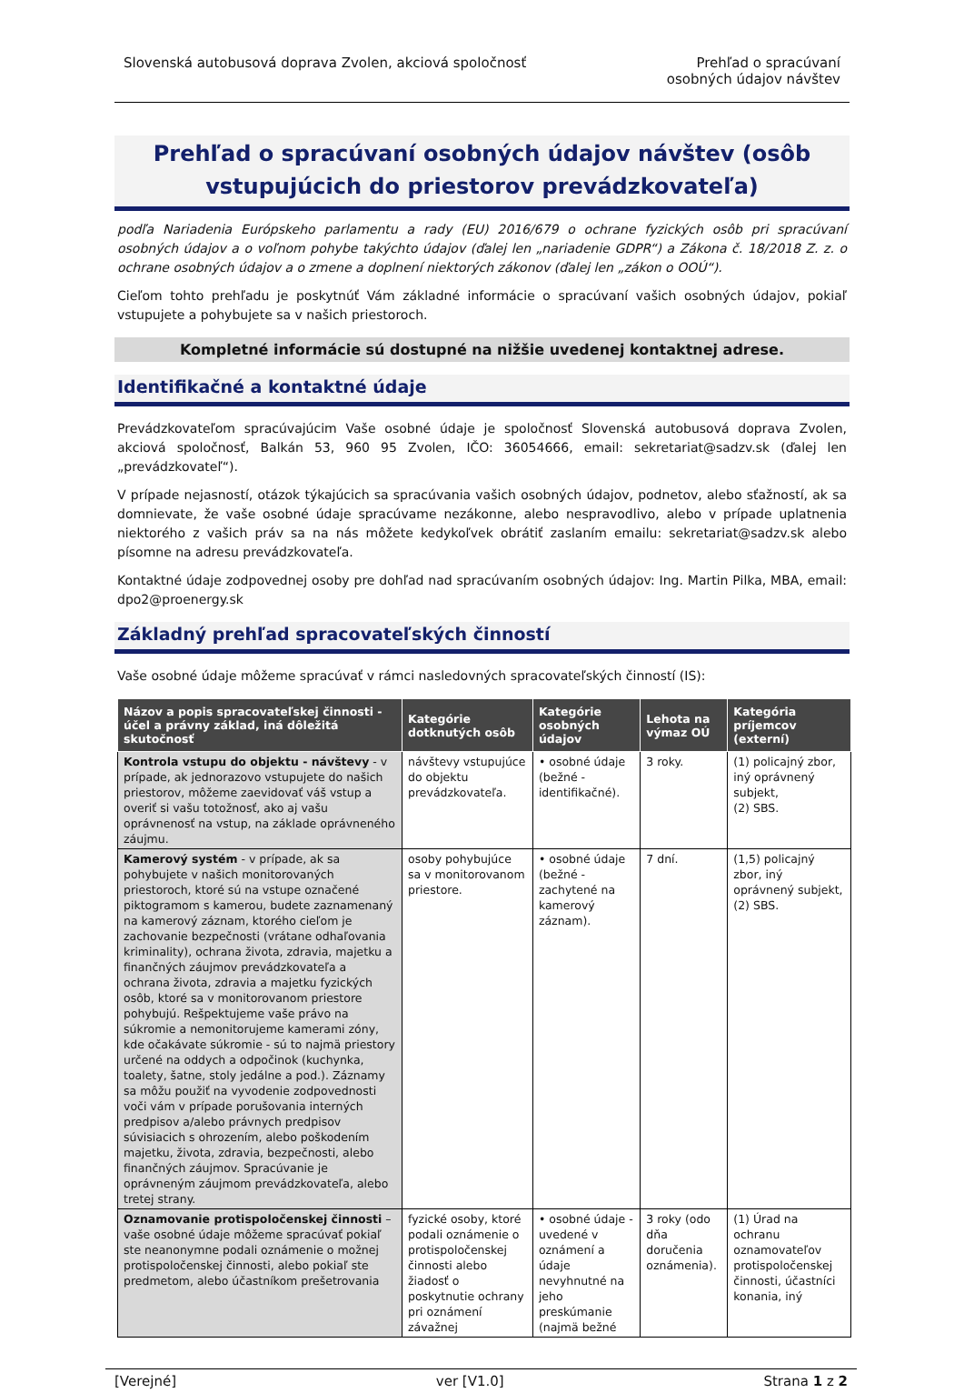Slovenská autobusová doprava Zvolen, akciová spoločnosť
Prehľad o spracúvaní
osobných údajov návštev
Prehľad o spracúvaní osobných údajov návštev (osôb vstupujúcich do priestorov prevádzkovateľa)
podľa Nariadenia Európskeho parlamentu a rady (EU) 2016/679 o ochrane fyzických osôb pri spracúvaní osobných údajov a o voľnom pohybe takýchto údajov (ďalej len „nariadenie GDPR“) a Zákona č. 18/2018 Z. z. o ochrane osobných údajov a o zmene a doplnení niektorých zákonov (ďalej len „zákon o OOÚ“).
Cieľom tohto prehľadu je poskytnúť Vám základné informácie o spracúvaní vašich osobných údajov, pokiaľ vstupujete a pohybujete sa v našich priestoroch.
Kompletné informácie sú dostupné na nižšie uvedenej kontaktnej adrese.
Identifikačné a kontaktné údaje
Prevádzkovateľom spracúvajúcim Vaše osobné údaje je spoločnosť Slovenská autobusová doprava Zvolen, akciová spoločnosť, Balkán 53, 960 95 Zvolen, IČO: 36054666, email: sekretariat@sadzv.sk (ďalej len „prevádzkovateľ“).
V prípade nejasností, otázok týkajúcich sa spracúvania vašich osobných údajov, podnetov, alebo sťažností, ak sa domnievate, že vaše osobné údaje spracúvame nezákonne, alebo nespravodlivo, alebo v prípade uplatnenia niektorého z vašich práv sa na nás môžete kedykoľvek obrátiť zaslaním emailu: sekretariat@sadzv.sk alebo písomne na adresu prevádzkovateľa.
Kontaktné údaje zodpovednej osoby pre dohľad nad spracúvaním osobných údajov: Ing. Martin Pilka, MBA, email: dpo2@proenergy.sk
Základný prehľad spracovateľských činností
Vaše osobné údaje môžeme spracúvať v rámci nasledovných spracovateľských činností (IS):
| Názov a popis spracovateľskej činnosti - účel a právny základ, iná dôležitá skutočnosť | Kategórie dotknutých osôb | Kategórie osobných údajov | Lehota na výmaz OÚ | Kategória príjemcov (externí) |
| --- | --- | --- | --- | --- |
| Kontrola vstupu do objektu - návštevy - v prípade, ak jednorazovo vstupujete do našich priestorov, môžeme zaevidovať váš vstup a overiť si vašu totožnosť, ako aj vašu oprávnenosť na vstup, na základe oprávneného záujmu. | návštevy vstupujúce do objektu prevádzkovateľa. | • osobné údaje (bežné - identifikačné). | 3 roky. | (1) policajný zbor, iný oprávnený subjekt, (2) SBS. |
| Kamerový systém - v prípade, ak sa pohybujete v našich monitorovaných priestoroch, ktoré sú na vstupe označené piktogramom s kamerou, budete zaznamenaný na kamerový záznam, ktorého cieľom je zachovanie bezpečnosti (vrátane odhaľovania kriminality), ochrana života, zdravia, majetku a finančných záujmov prevádzkovateľa a ochrana života, zdravia a majetku fyzických osôb, ktoré sa v monitorovanom priestore pohybujú. Rešpektujeme vaše právo na súkromie a nemonitorujeme kamerami zóny, kde očakávate súkromie - sú to najmä priestory určené na oddych a odpočinok (kuchynka, toalety, šatne, stoly jedálne a pod.). Záznamy sa môžu použiť na vyvodenie zodpovednosti voči vám v prípade porušovania interných predpisov a/alebo právnych predpisov súvisiacich s ohrozením, alebo poškodením majetku, života, zdravia, bezpečnosti, alebo finančných záujmov. Spracúvanie je oprávneným záujmom prevádzkovateľa, alebo tretej strany. | osoby pohybujúce sa v monitorovanom priestore. | • osobné údaje (bežné - zachytené na kamerový záznam). | 7 dní. | (1,5) policajný zbor, iný oprávnený subjekt, (2) SBS. |
| Oznamovanie protispoločenskej činnosti – vaše osobné údaje môžeme spracúvať pokiaľ ste neanonymne podali oznámenie o možnej protispoločenskej činnosti, alebo pokiaľ ste predmetom, alebo účastníkom prešetrovania | fyzické osoby, ktoré podali oznámenie o protispoločenskej činnosti alebo žiadosť o poskytnutie ochrany pri oznámení závažnej | • osobné údaje - uvedené v oznámení a údaje nevyhnutné na jeho preskúmanie (najmä bežné | 3 roky (odo dňa doručenia oznámenia). | (1) Úrad na ochranu oznamovateľov protispoločenskej činnosti, účastníci konania, iný |
[Verejné] ver [V1.0] Strana 1 z 2